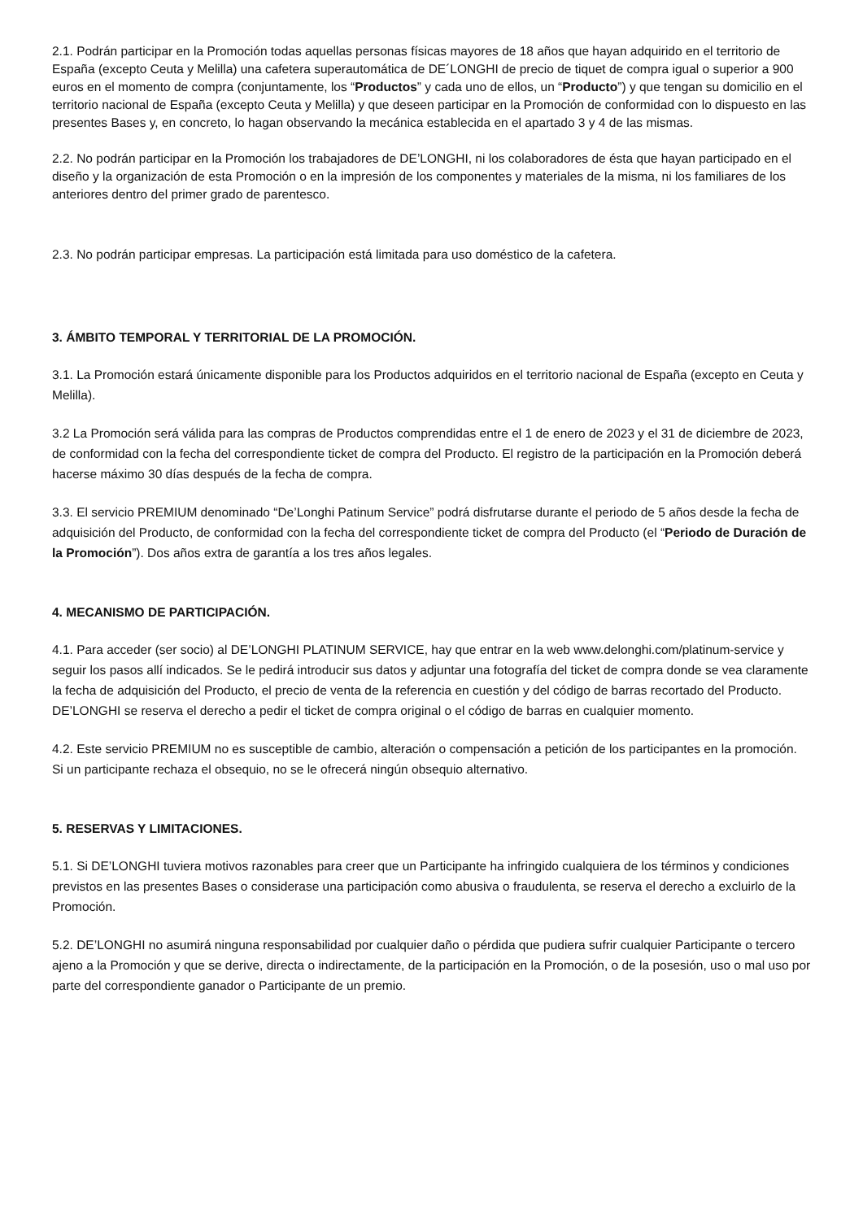2.1. Podrán participar en la Promoción todas aquellas personas físicas mayores de 18 años que hayan adquirido en el territorio de España (excepto Ceuta y Melilla) una cafetera superautomática de DE´LONGHI de precio de tiquet de compra igual o superior a 900 euros en el momento de compra (conjuntamente, los “Productos” y cada uno de ellos, un “Producto”) y que tengan su domicilio en el territorio nacional de España (excepto Ceuta y Melilla) y que deseen participar en la Promoción de conformidad con lo dispuesto en las presentes Bases y, en concreto, lo hagan observando la mecánica establecida en el apartado 3 y 4 de las mismas.
2.2. No podrán participar en la Promoción los trabajadores de DE’LONGHI, ni los colaboradores de ésta que hayan participado en el diseño y la organización de esta Promoción o en la impresión de los componentes y materiales de la misma, ni los familiares de los anteriores dentro del primer grado de parentesco.
2.3. No podrán participar empresas. La participación está limitada para uso doméstico de la cafetera.
3. ÁMBITO TEMPORAL Y TERRITORIAL DE LA PROMOCIÓN.
3.1. La Promoción estará únicamente disponible para los Productos adquiridos en el territorio nacional de España (excepto en Ceuta y Melilla).
3.2 La Promoción será válida para las compras de Productos comprendidas entre el 1 de enero de 2023 y el 31 de diciembre de 2023, de conformidad con la fecha del correspondiente ticket de compra del Producto. El registro de la participación en la Promoción deberá hacerse máximo 30 días después de la fecha de compra.
3.3. El servicio PREMIUM denominado “De’Longhi Patinum Service” podrá disfrutarse durante el periodo de 5 años desde la fecha de adquisición del Producto, de conformidad con la fecha del correspondiente ticket de compra del Producto (el “Periodo de Duración de la Promoción”). Dos años extra de garantía a los tres años legales.
4. MECANISMO DE PARTICIPACIÓN.
4.1. Para acceder (ser socio) al DE’LONGHI PLATINUM SERVICE, hay que entrar en la web www.delonghi.com/platinum-service y seguir los pasos allí indicados. Se le pedirá introducir sus datos y adjuntar una fotografía del ticket de compra donde se vea claramente la fecha de adquisición del Producto, el precio de venta de la referencia en cuestión y del código de barras recortado del Producto. DE’LONGHI se reserva el derecho a pedir el ticket de compra original o el código de barras en cualquier momento.
4.2. Este servicio PREMIUM no es susceptible de cambio, alteración o compensación a petición de los participantes en la promoción. Si un participante rechaza el obsequio, no se le ofrecerá ningún obsequio alternativo.
5. RESERVAS Y LIMITACIONES.
5.1. Si DE’LONGHI tuviera motivos razonables para creer que un Participante ha infringido cualquiera de los términos y condiciones previstos en las presentes Bases o considerase una participación como abusiva o fraudulenta, se reserva el derecho a excluirlo de la Promoción.
5.2. DE’LONGHI no asumirá ninguna responsabilidad por cualquier daño o pérdida que pudiera sufrir cualquier Participante o tercero ajeno a la Promoción y que se derive, directa o indirectamente, de la participación en la Promoción, o de la posesión, uso o mal uso por parte del correspondiente ganador o Participante de un premio.